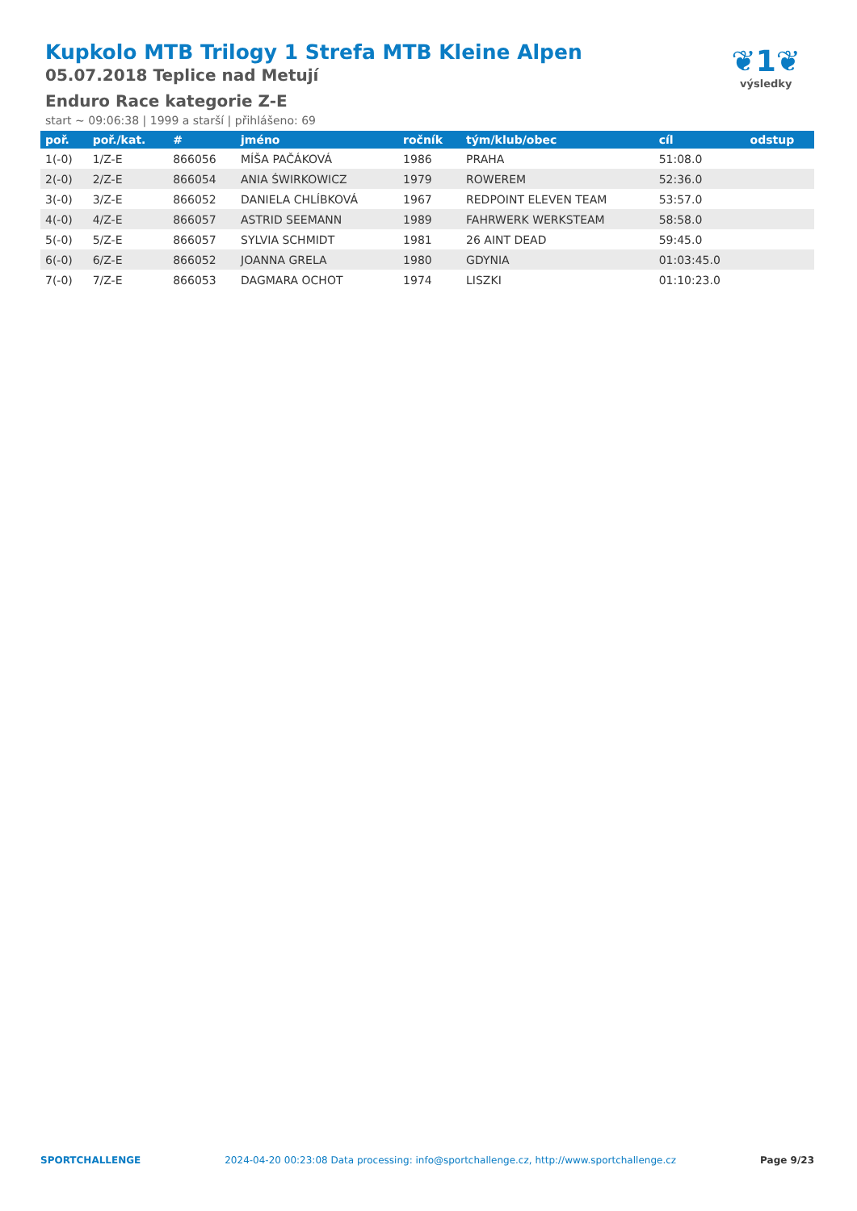Kupkolo MTB Trilogy 1 Strefa MTB Kleine Alpen
05.07.2018 Teplice nad Metují
Enduro Race kategorie Z-E
start ~ 09:06:38 | 1999 a starší | přihlášeno: 69
❦1❦
výsledky
| poř. | poř./kat. | # | jméno | ročník | tým/klub/obec | cíl | odstup |
| --- | --- | --- | --- | --- | --- | --- | --- |
| 1(-0) | 1/Z-E | 866056 | MÍŠA PAČÁKOVÁ | 1986 | PRAHA | 51:08.0 | |
| 2(-0) | 2/Z-E | 866054 | ANIA ŚWIRKOWICZ | 1979 | ROWEREM | 52:36.0 | |
| 3(-0) | 3/Z-E | 866052 | DANIELA CHLÍBKOVÁ | 1967 | REDPOINT ELEVEN TEAM | 53:57.0 | |
| 4(-0) | 4/Z-E | 866057 | ASTRID SEEMANN | 1989 | FAHRWERK WERKSTEAM | 58:58.0 | |
| 5(-0) | 5/Z-E | 866057 | SYLVIA SCHMIDT | 1981 | 26 AINT DEAD | 59:45.0 | |
| 6(-0) | 6/Z-E | 866052 | JOANNA GRELA | 1980 | GDYNIA | 01:03:45.0 | |
| 7(-0) | 7/Z-E | 866053 | DAGMARA OCHOT | 1974 | LISZKI | 01:10:23.0 | |
SPORTCHALLENGE 2024-04-20 00:23:08 Data processing: info@sportchallenge.cz, http://www.sportchallenge.cz Page 9/23